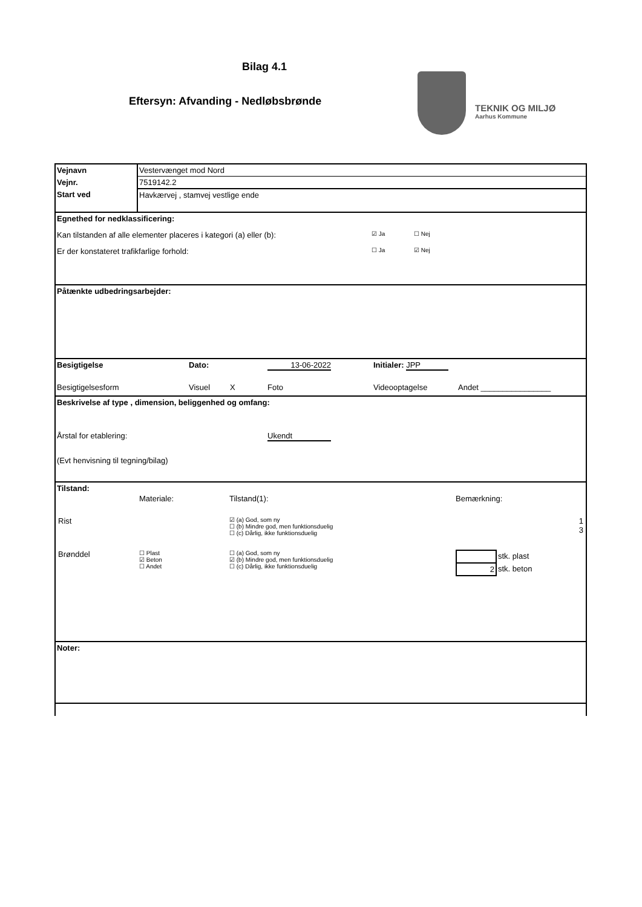Bilag 4.1
Eftersyn: Afvanding - Nedløbsbrønde
TEKNIK OG MILJØ
Aarhus Kommune
| Vejnavn | Vestervænget mod Nord |
| Vejnr. | 7519142.2 |
| Start ved | Havkærvej , stamvej vestlige ende |
Egnethed for nedklassificering:
Kan tilstanden af alle elementer placeres i kategori (a) eller (b): ☑ Ja ☐ Nej
Er der konstateret trafikfarlige forhold: ☐ Ja ☑ Nej
Påtænkte udbedringsarbejder:
Besigtigelse Dato: 13-06-2022 Initialer: JPP
Besigtigelsesform Visuel X Foto Videooptagelse Andet ________________
Beskrivelse af type , dimension, beliggenhed og omfang:
Årstal for etablering: Ukendt
(Evt henvisning til tegning/bilag)
Tilstand:
| | Materiale: | Tilstand(1): | Bemærkning: | |
| Rist | | ☑ (a) God, som ny ☐ (b) Mindre god, men funktionsduelig ☐ (c) Dårlig, ikke funktionsduelig | | 1 3 |
| Brønddel | ☐ Plast ☑ Beton ☐ Andet | ☐ (a) God, som ny ☑ (b) Mindre god, men funktionsduelig ☐ (c) Dårlig, ikke funktionsduelig | / / stk. plast / / 2 / stk. beton / | |
Noter: